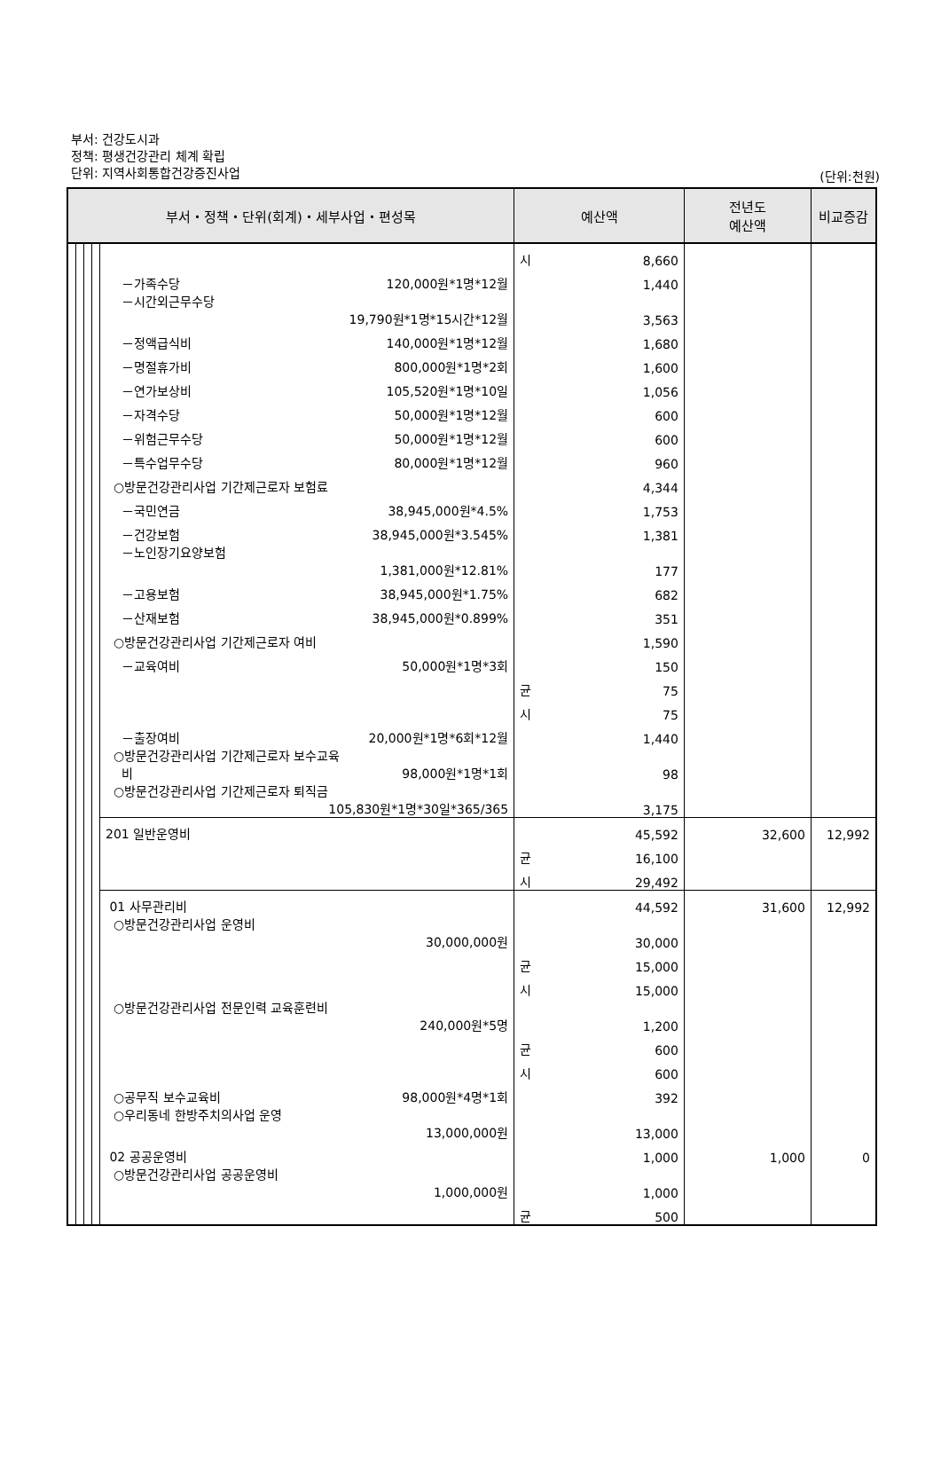부서: 건강도시과
정책: 평생건강관리 체계 확립
단위: 지역사회통합건강증진사업
(단위:천원)
| 부서・정책・단위(회계)・세부사업・편성목 | | | | | 예산액 | | 전년도 예산액 | 비교증감 |
| --- | --- | --- | --- | --- | --- | --- | --- | --- |
| | | | | | 시 | 8,660 | | |
| | | | | －가족수당 120,000원*1명*12월 | | 1,440 | | |
| | | | | －시간외근무수당 19,790원*1명*15시간*12월 | | 3,563 | | |
| | | | | －정액급식비 140,000원*1명*12월 | | 1,680 | | |
| | | | | －명절휴가비 800,000원*1명*2회 | | 1,600 | | |
| | | | | －연가보상비 105,520원*1명*10일 | | 1,056 | | |
| | | | | －자격수당 50,000원*1명*12월 | | 600 | | |
| | | | | －위험근무수당 50,000원*1명*12월 | | 600 | | |
| | | | | －특수업무수당 80,000원*1명*12월 | | 960 | | |
| | | | | ○방문건강관리사업 기간제근로자 보험료 | | 4,344 | | |
| | | | | －국민연금 38,945,000원*4.5% | | 1,753 | | |
| | | | | －건강보험 38,945,000원*3.545% | | 1,381 | | |
| | | | | －노인장기요양보험 1,381,000원*12.81% | | 177 | | |
| | | | | －고용보험 38,945,000원*1.75% | | 682 | | |
| | | | | －산재보험 38,945,000원*0.899% | | 351 | | |
| | | | | ○방문건강관리사업 기간제근로자 여비 | | 1,590 | | |
| | | | | －교육여비 50,000원*1명*3회 | | 150 | | |
| | | | | | 균 | 75 | | |
| | | | | | 시 | 75 | | |
| | | | | －출장여비 20,000원*1명*6회*12월 | | 1,440 | | |
| | | | | ○방문건강관리사업 기간제근로자 보수교육 비 98,000원*1명*1회 | | 98 | | |
| | | | | ○방문건강관리사업 기간제근로자 퇴직금 105,830원*1명*30일*365/365 | | 3,175 | | |
| | | | | 201 일반운영비 | | 45,592 | 32,600 | 12,992 |
| | | | | | 균 | 16,100 | | |
| | | | | | 시 | 29,492 | | |
| | | | | 01 사무관리비 | | 44,592 | 31,600 | 12,992 |
| | | | | ○방문건강관리사업 운영비 30,000,000원 | | 30,000 | | |
| | | | | | 균 | 15,000 | | |
| | | | | | 시 | 15,000 | | |
| | | | | ○방문건강관리사업 전문인력 교육훈련비 240,000원*5명 | | 1,200 | | |
| | | | | | 균 | 600 | | |
| | | | | | 시 | 600 | | |
| | | | | ○공무직 보수교육비 98,000원*4명*1회 | | 392 | | |
| | | | | ○우리동네 한방주치의사업 운영 13,000,000원 | | 13,000 | | |
| | | | | 02 공공운영비 | | 1,000 | 1,000 | 0 |
| | | | | ○방문건강관리사업 공공운영비 1,000,000원 | | 1,000 | | |
| | | | | | 균 | 500 | | |